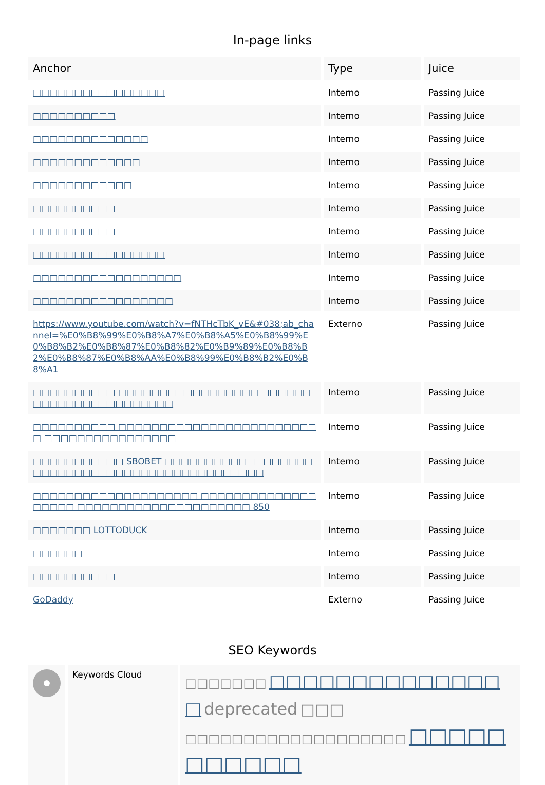In-page links
| Anchor | Type | Juice |
| --- | --- | --- |
| □□□□□□□□□□□□□□□□ | Interno | Passing Juice |
| □□□□□□□□□□ | Interno | Passing Juice |
| □□□□□□□□□□□□□□ | Interno | Passing Juice |
| □□□□□□□□□□□□□ | Interno | Passing Juice |
| □□□□□□□□□□□□ | Interno | Passing Juice |
| □□□□□□□□□□ | Interno | Passing Juice |
| □□□□□□□□□□ | Interno | Passing Juice |
| □□□□□□□□□□□□□□□□ | Interno | Passing Juice |
| □□□□□□□□□□□□□□□□□□ | Interno | Passing Juice |
| □□□□□□□□□□□□□□□□□ | Interno | Passing Juice |
| https://www.youtube.com/watch?v=fNTHcTbK_vE&#038;ab_channel=%E0%B8%99%E0%B8%A7%E0%B8%A5%E0%B8%99%E0%B8%B2%E0%B8%87%E0%B8%82%E0%B9%89%E0%B8%B2%E0%B8%87%E0%B8%AA%E0%B8%99%E0%B8%B2%E0%B8%A1 | Externo | Passing Juice |
| □□□□□□□□□□ □□□□□□□□□□□□□□□□□ □□□□□□□□□□□□□□□□□□□□□□□ | Interno | Passing Juice |
| □□□□□□□□□□ □□□□□□□□□□□□□□□□□□□□□□□□□ □□□□□□□□□□□□□□□□ | Interno | Passing Juice |
| □□□□□□□□□□□ SBOBET □□□□□□□□□□□□□□□□□□□□□□□□□□□□□□□□□□□□□□□□□□□□□□ | Interno | Passing Juice |
| □□□□□□□□□□□□□□□□□□□□ □□□□□□□□□□□□□□ □□□□□ □□□□□□□□□□□□□□□□□□□□□ 850 | Interno | Passing Juice |
| □□□□□□□ LOTTODUCK | Interno | Passing Juice |
| □□□□□□ | Interno | Passing Juice |
| □□□□□□□□□□ | Interno | Passing Juice |
| GoDaddy | Externo | Passing Juice |
SEO Keywords
Keywords Cloud
□□□□□□□ □□□□□□□□□□□□□□□ deprecated □□□ □□□□□□□□□□□□□□□□□□□ □□□□□□□□□□□